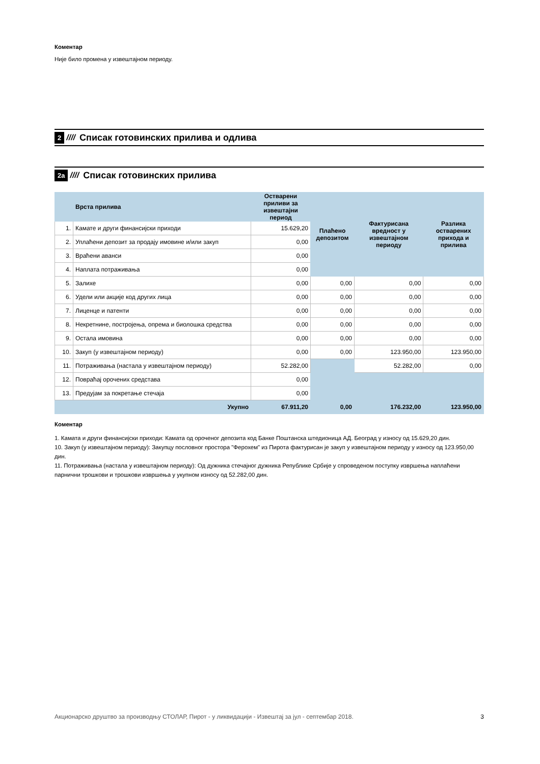Коментар
Није било промена у извештајном периоду.
2 //// Списак готовинских прилива и одлива
2а //// Списак готовинских прилива
| | Врста прилива | Остварени приливи за извештајни период | Плаћено депозитом | Фактурисана вредност у извештајном периоду | Разлика остварених прихода и прилива |
| --- | --- | --- | --- | --- | --- |
| 1. | Камате и други финансијски приходи | 15.629,20 | | | |
| 2. | Уплаћени депозит за продају имовине и/или закуп | 0,00 | | | |
| 3. | Враћени аванси | 0,00 | | | |
| 4. | Наплата потраживања | 0,00 | | | |
| 5. | Залихе | 0,00 | 0,00 | 0,00 | 0,00 |
| 6. | Удели или акције код других лица | 0,00 | 0,00 | 0,00 | 0,00 |
| 7. | Лиценце и патенти | 0,00 | 0,00 | 0,00 | 0,00 |
| 8. | Некретнине, постројења, опрема и биолошка средства | 0,00 | 0,00 | 0,00 | 0,00 |
| 9. | Остала имовина | 0,00 | 0,00 | 0,00 | 0,00 |
| 10. | Закуп (у извештајном периоду) | 0,00 | 0,00 | 123.950,00 | 123.950,00 |
| 11. | Потраживања (настала у извештајном периоду) | 52.282,00 | | 52.282,00 | 0,00 |
| 12. | Повраћај орочених средстава | 0,00 | | | |
| 13. | Предујам за покретање стечаја | 0,00 | | | |
| | Укупно | 67.911,20 | 0,00 | 176.232,00 | 123.950,00 |
Коментар
1. Камата и други финансијски приходи: Камата од ороченог депозита код Банке Поштанска штедионица АД. Београд у износу од 15.629,20 дин.
10. Закуп (у извештајном периоду): Закупцу пословног простора "Ферохем" из Пирота фактурисан је закуп у извештајном периоду у износу од 123.950,00 дин.
11. Потраживања (настала у извештајном периоду): Од дужника стечајног дужника Републике Србије у спроведеном поступку извршења наплаћени парнични трошкови и трошкови извршења у укупном износу од 52.282,00 дин.
Акционарско друштво за производњу СТОЛАР, Пирот - у ликвидацији - Извештај за јул - септембар 2018. 3